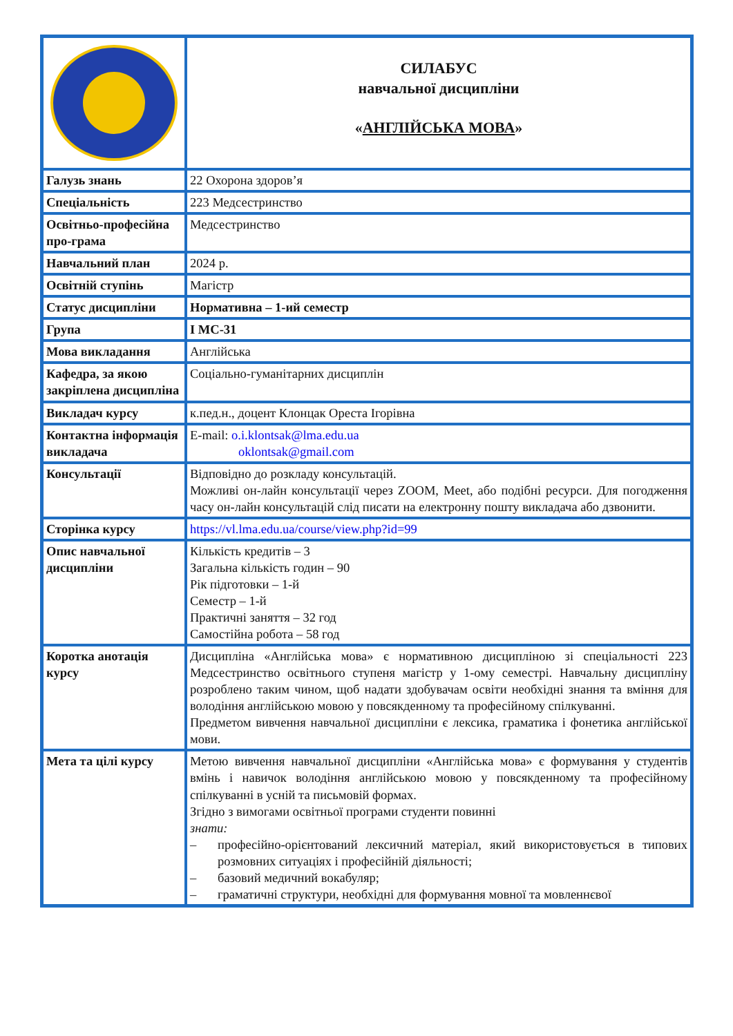| | СИЛАБУС навчальної дисципліни « АНГЛІЙСЬКА МОВА » |
| Галузь знань | 22 Охорона здоров’я |
| Спеціальність | 223 Медсестринство |
| Освітньо-професійна про-грама | Медсестринство |
| Навчальний план | 2024 р. |
| Освітній ступінь | Магістр |
| Статус дисципліни | Нормативна – 1-ий семестр |
| Група | І МС-31 |
| Мова викладання | Англійська |
| Кафедра, за якою закріплена дисципліна | Соціально-гуманітарних дисциплін |
| Викладач курсу | к.пед.н., доцент Клонцак Ореста Ігорівна |
| Контактна інформація викладача | E-mail: o.i.klontsak@lma.edu.ua oklontsak@gmail.com |
| Консультації | Відповідно до розкладу консультацій. Можливі он-лайн консультації через ZOOM, Meet, або подібні ресурси. Для погодження часу он-лайн консультацій слід писати на електронну пошту викладача або дзвонити. |
| Сторінка курсу | https://vl.lma.edu.ua/course/view.php?id=99 |
| Опис навчальної дисципліни | Кількість кредитів – 3 Загальна кількість годин – 90 Рік підготовки – 1-й Семестр – 1-й Практичні заняття – 32 год Самостійна робота – 58 год |
| Коротка анотація курсу | Дисципліна «Англійська мова» є нормативною дисципліною зі спеціальності 223 Медсестринство освітнього ступеня магістр у 1-ому семестрі. Навчальну дисципліну розроблено таким чином, щоб надати здобувачам освіти необхідні знання та вміння для володіння англійською мовою у повсякденному та професійному спілкуванні. Предметом вивчення навчальної дисципліни є лексика, граматика і фонетика англійської мови. |
| Мета та цілі курсу | Метою вивчення навчальної дисципліни «Англійська мова» є формування у студентів вмінь і навичок володіння англійською мовою у повсякденному та професійному спілкуванні в усній та письмовій формах. Згідно з вимогами освітньої програми студенти повинні знати: – професійно-орієнтований лексичний матеріал, який використовується в типових розмовних ситуаціях і професійній діяльності; – базовий медичний вокабуляр; – граматичні структури, необхідні для формування мовної та мовленнєвої |